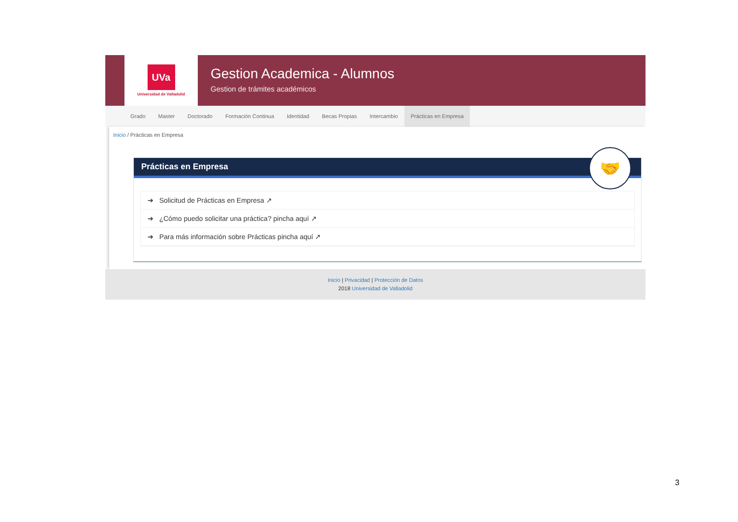UVa
Universidad de Valladolid
Gestion Academica - Alumnos
Gestion de trámites académicos
Grado Master Doctorado Formación Continua Identidad Becas Propias Intercambio Prácticas en Empresa
Inicio / Prácticas en Empresa
Prácticas en Empresa
🤝
➔ Solicitud de Prácticas en Empresa ↗
➔ ¿Cómo puedo solicitar una práctica? pincha aquí ↗
➔ Para más información sobre Prácticas pincha aquí ↗
Inicio | Privacidad | Protección de Datos
2018 Universidad de Valladolid
3